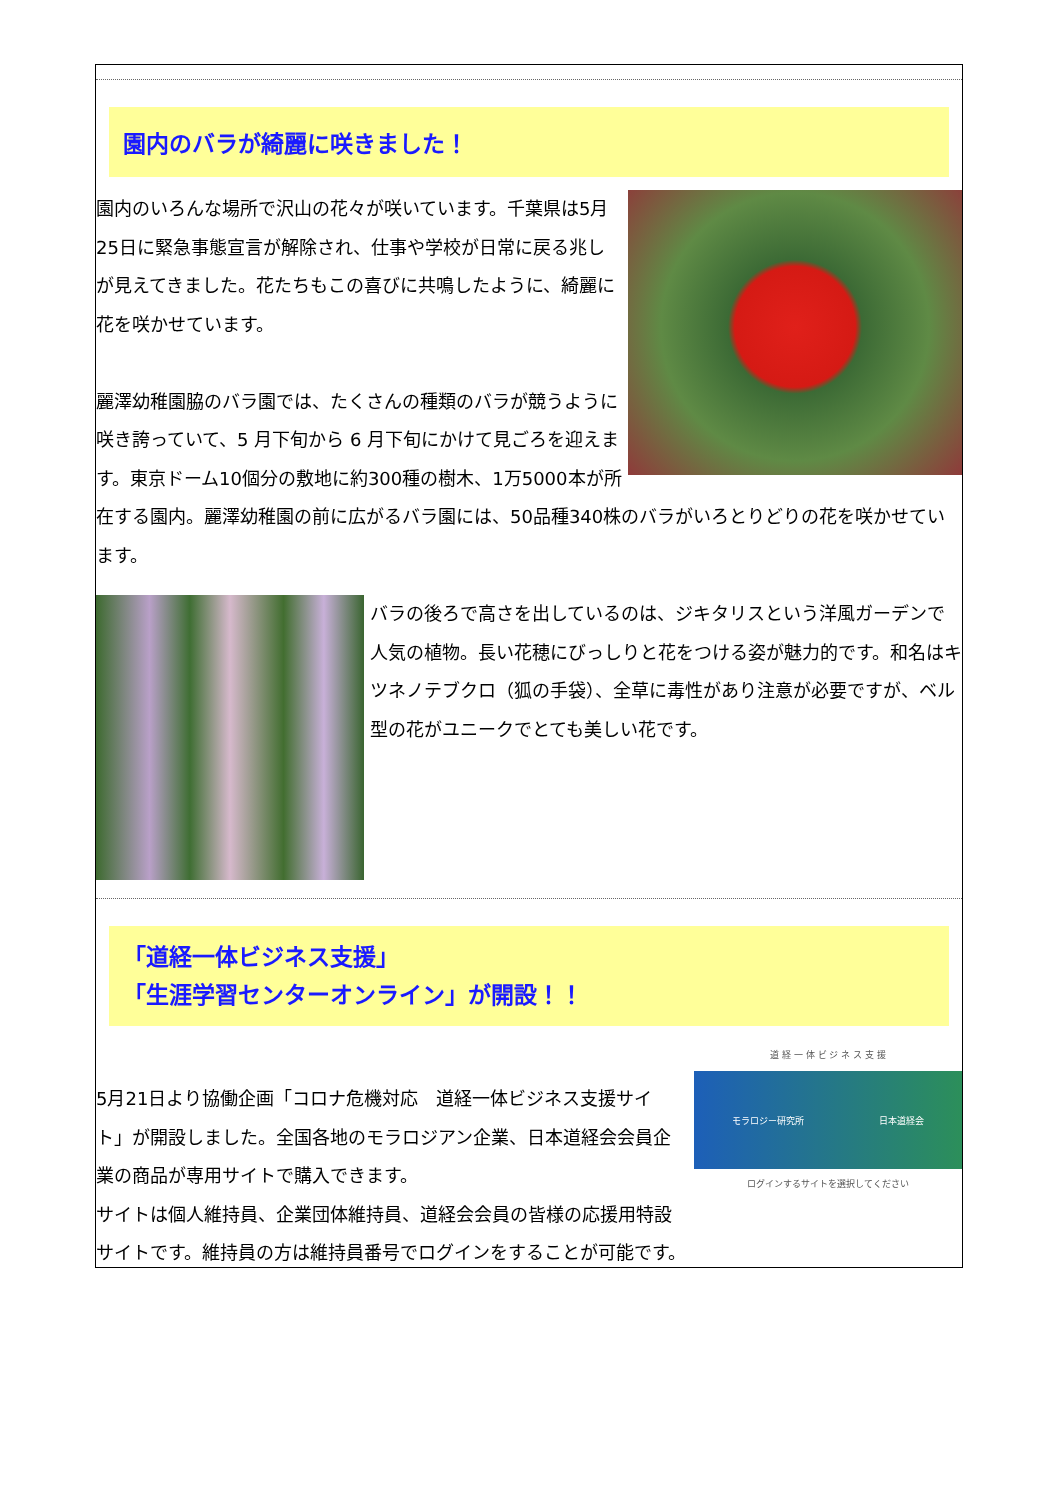園内のバラが綺麗に咲きました！
園内のいろんな場所で沢山の花々が咲いています。千葉県は5月25日に緊急事態宣言が解除され、仕事や学校が日常に戻る兆しが見えてきました。花たちもこの喜びに共鳴したように、綺麗に花を咲かせています。
麗澤幼稚園脇のバラ園では、たくさんの種類のバラが競うように咲き誇っていて、5 月下旬から 6 月下旬にかけて見ごろを迎えます。東京ドーム10個分の敷地に約300種の樹木、1万5000本が所在する園内。麗澤幼稚園の前に広がるバラ園には、50品種340株のバラがいろとりどりの花を咲かせています。
バラの後ろで高さを出しているのは、ジキタリスという洋風ガーデンで人気の植物。長い花穂にびっしりと花をつける姿が魅力的です。和名はキツネノテブクロ（狐の手袋）、全草に毒性があり注意が必要ですが、ベル型の花がユニークでとても美しい花です。
「道経一体ビジネス支援」
「生涯学習センターオンライン」が開設！！
道 経 一 体 ビ ジ ネ ス 支 援
モラロジー研究所 日本道経会
ログインするサイトを選択してください
5月21日より協働企画「コロナ危機対応　道経一体ビジネス支援サイト」が開設しました。全国各地のモラロジアン企業、日本道経会会員企業の商品が専用サイトで購入できます。
サイトは個人維持員、企業団体維持員、道経会会員の皆様の応援用特設サイトです。維持員の方は維持員番号でログインをすることが可能です。